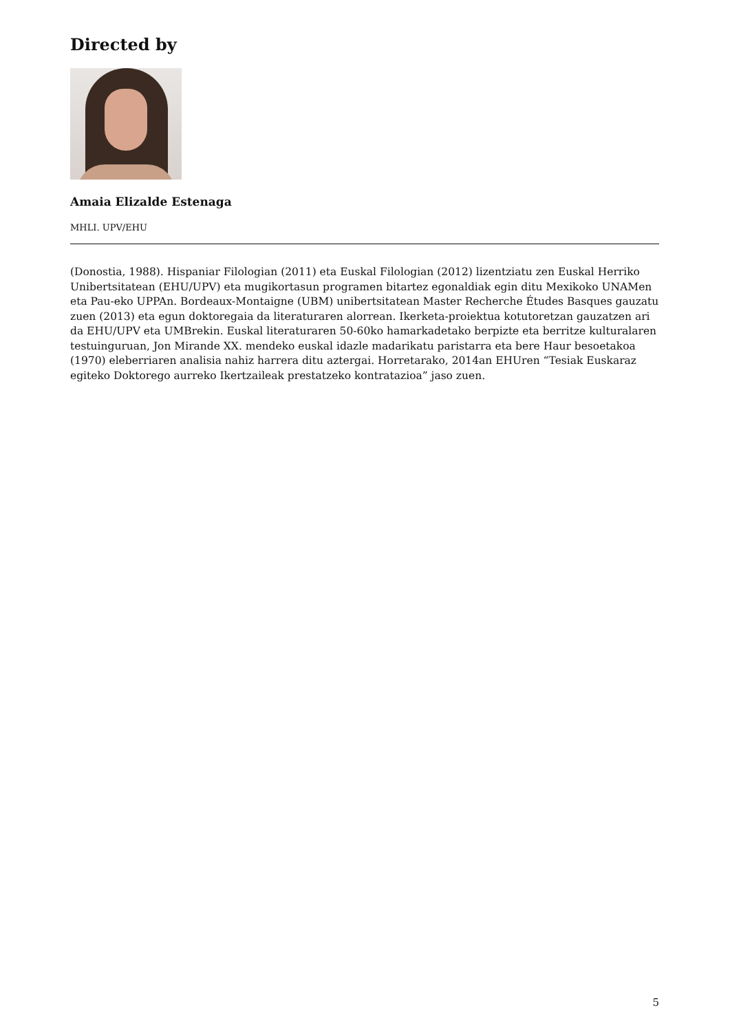Directed by
Amaia Elizalde Estenaga
MHLI. UPV/EHU
(Donostia, 1988). Hispaniar Filologian (2011) eta Euskal Filologian (2012) lizentziatu zen Euskal Herriko Unibertsitatean (EHU/UPV) eta mugikortasun programen bitartez egonaldiak egin ditu Mexikoko UNAMen eta Pau-eko UPPAn. Bordeaux-Montaigne (UBM) unibertsitatean Master Recherche Études Basques gauzatu zuen (2013) eta egun doktoregaia da literaturaren alorrean. Ikerketa-proiektua kotutoretzan gauzatzen ari da EHU/UPV eta UMBrekin. Euskal literaturaren 50-60ko hamarkadetako berpizte eta berritze kulturalaren testuinguruan, Jon Mirande XX. mendeko euskal idazle madarikatu paristarra eta bere Haur besoetakoa (1970) eleberriaren analisia nahiz harrera ditu aztergai. Horretarako, 2014an EHUren “Tesiak Euskaraz egiteko Doktorego aurreko Ikertzaileak prestatzeko kontratazioa” jaso zuen.
5